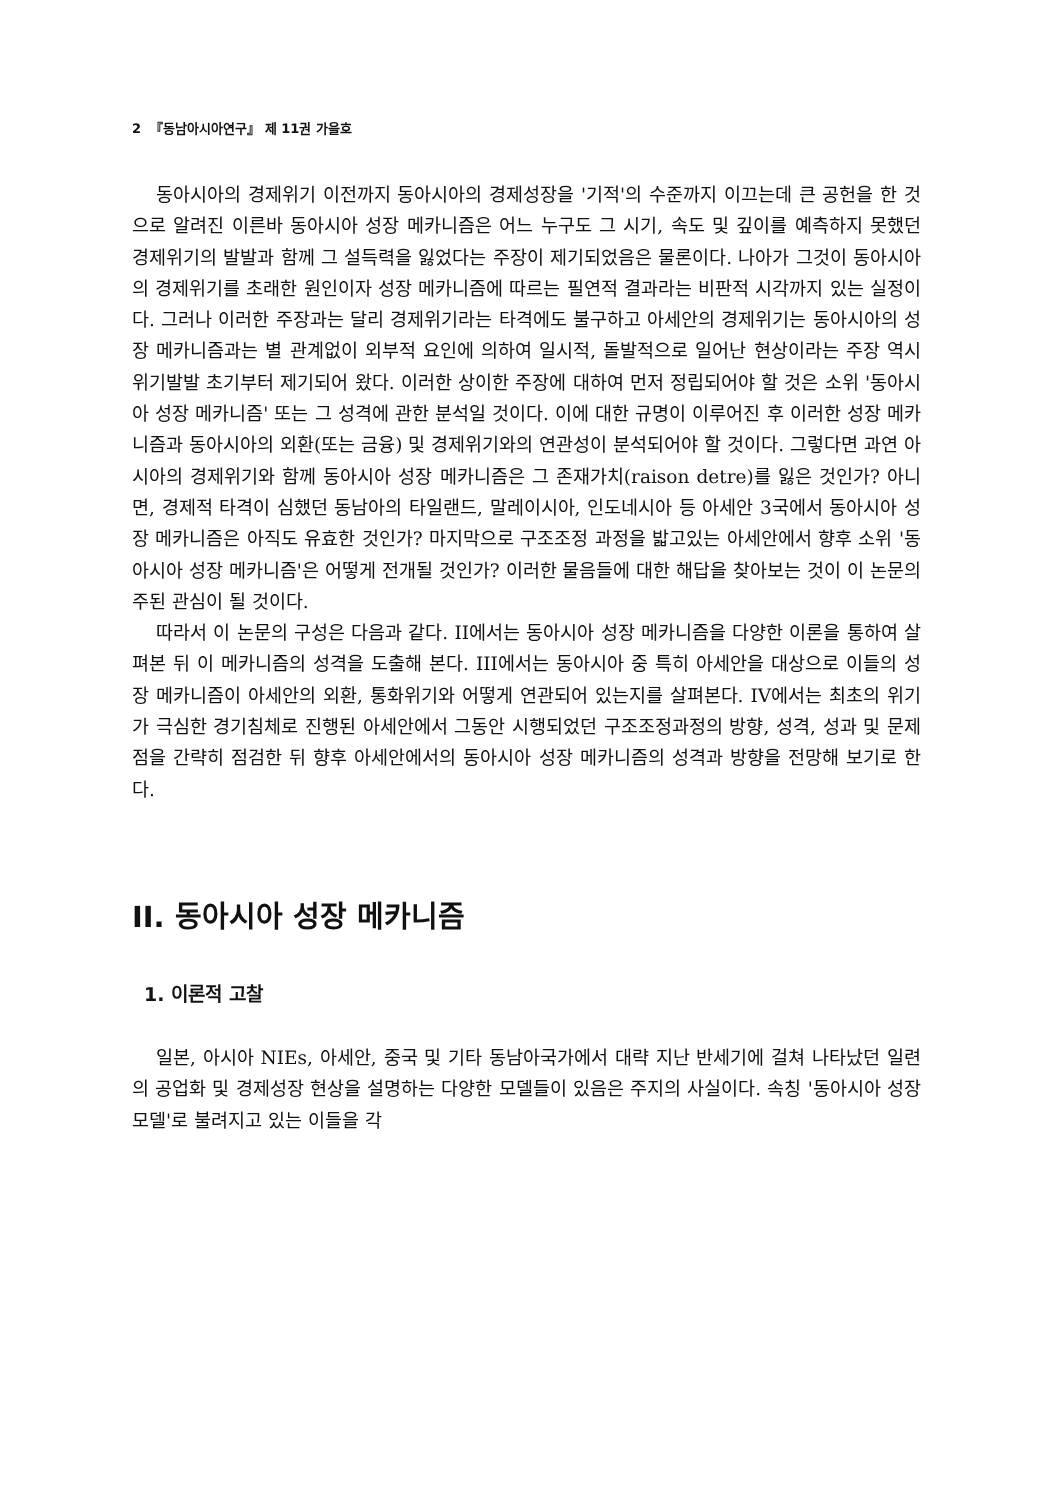2 『동남아시아연구』 제 11권 가을호
동아시아의 경제위기 이전까지 동아시아의 경제성장을 '기적'의 수준까지 이끄는데 큰 공헌을 한 것으로 알려진 이른바 동아시아 성장 메카니즘은 어느 누구도 그 시기, 속도 및 깊이를 예측하지 못했던 경제위기의 발발과 함께 그 설득력을 잃었다는 주장이 제기되었음은 물론이다. 나아가 그것이 동아시아의 경제위기를 초래한 원인이자 성장 메카니즘에 따르는 필연적 결과라는 비판적 시각까지 있는 실정이다. 그러나 이러한 주장과는 달리 경제위기라는 타격에도 불구하고 아세안의 경제위기는 동아시아의 성장 메카니즘과는 별 관계없이 외부적 요인에 의하여 일시적, 돌발적으로 일어난 현상이라는 주장 역시 위기발발 초기부터 제기되어 왔다. 이러한 상이한 주장에 대하여 먼저 정립되어야 할 것은 소위 '동아시아 성장 메카니즘' 또는 그 성격에 관한 분석일 것이다. 이에 대한 규명이 이루어진 후 이러한 성장 메카니즘과 동아시아의 외환(또는 금융) 및 경제위기와의 연관성이 분석되어야 할 것이다. 그렇다면 과연 아시아의 경제위기와 함께 동아시아 성장 메카니즘은 그 존재가치(raison detre)를 잃은 것인가? 아니면, 경제적 타격이 심했던 동남아의 타일랜드, 말레이시아, 인도네시아 등 아세안 3국에서 동아시아 성장 메카니즘은 아직도 유효한 것인가? 마지막으로 구조조정 과정을 밟고있는 아세안에서 향후 소위 '동아시아 성장 메카니즘'은 어떻게 전개될 것인가? 이러한 물음들에 대한 해답을 찾아보는 것이 이 논문의 주된 관심이 될 것이다.
따라서 이 논문의 구성은 다음과 같다. II에서는 동아시아 성장 메카니즘을 다양한 이론을 통하여 살펴본 뒤 이 메카니즘의 성격을 도출해 본다. III에서는 동아시아 중 특히 아세안을 대상으로 이들의 성장 메카니즘이 아세안의 외환, 통화위기와 어떻게 연관되어 있는지를 살펴본다. IV에서는 최초의 위기가 극심한 경기침체로 진행된 아세안에서 그동안 시행되었던 구조조정과정의 방향, 성격, 성과 및 문제점을 간략히 점검한 뒤 향후 아세안에서의 동아시아 성장 메카니즘의 성격과 방향을 전망해 보기로 한다.
II. 동아시아 성장 메카니즘
1. 이론적 고찰
일본, 아시아 NIEs, 아세안, 중국 및 기타 동남아국가에서 대략 지난 반세기에 걸쳐 나타났던 일련의 공업화 및 경제성장 현상을 설명하는 다양한 모델들이 있음은 주지의 사실이다. 속칭 '동아시아 성장모델'로 불려지고 있는 이들을 각